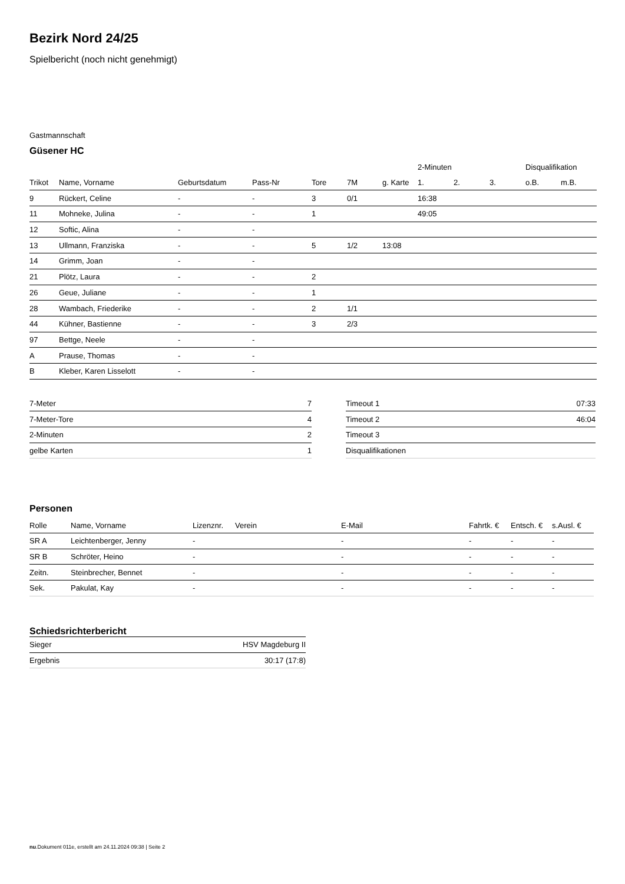Bezirk Nord 24/25
Spielbericht (noch nicht genehmigt)
Gastmannschaft
Güsener HC
| | | | | | | | 2-Minuten | | | Disqualifikation | |
| --- | --- | --- | --- | --- | --- | --- | --- | --- | --- | --- | --- |
| Trikot | Name, Vorname | Geburtsdatum | Pass-Nr | Tore | 7M | g. Karte | 1. | 2. | 3. | o.B. | m.B. |
| 9 | Rückert, Celine | - | - | 3 | 0/1 | | 16:38 | | | | |
| 11 | Mohneke, Julina | - | - | 1 | | | 49:05 | | | | |
| 12 | Softic, Alina | - | - | | | | | | | | |
| 13 | Ullmann, Franziska | - | - | 5 | 1/2 | 13:08 | | | | | |
| 14 | Grimm, Joan | - | - | | | | | | | | |
| 21 | Plötz, Laura | - | - | 2 | | | | | | | |
| 26 | Geue, Juliane | - | - | 1 | | | | | | | |
| 28 | Wambach, Friederike | - | - | 2 | 1/1 | | | | | | |
| 44 | Kühner, Bastienne | - | - | 3 | 2/3 | | | | | | |
| 97 | Bettge, Neele | - | - | | | | | | | | |
| A | Prause, Thomas | - | - | | | | | | | | |
| B | Kleber, Karen Lisselott | - | - | | | | | | | | |
| 7-Meter | 7 |
| 7-Meter-Tore | 4 |
| 2-Minuten | 2 |
| gelbe Karten | 1 |
| Timeout 1 | 07:33 |
| Timeout 2 | 46:04 |
| Timeout 3 | |
| Disqualifikationen | |
Personen
| Rolle | Name, Vorname | Lizenznr. | Verein | E-Mail | Fahrtk. € | Entsch. € | s.Ausl. € |
| --- | --- | --- | --- | --- | --- | --- | --- |
| SR A | Leichtenberger, Jenny | - | | - | - | - | - |
| SR B | Schröter, Heino | - | | - | - | - | - |
| Zeitn. | Steinbrecher, Bennet | - | | - | - | - | - |
| Sek. | Pakulat, Kay | - | | - | - | - | - |
Schiedsrichterbericht
| Sieger | HSV Magdeburg II |
| Ergebnis | 30:17 (17:8) |
nu.Dokument 011e, erstellt am 24.11.2024 09:38 | Seite 2